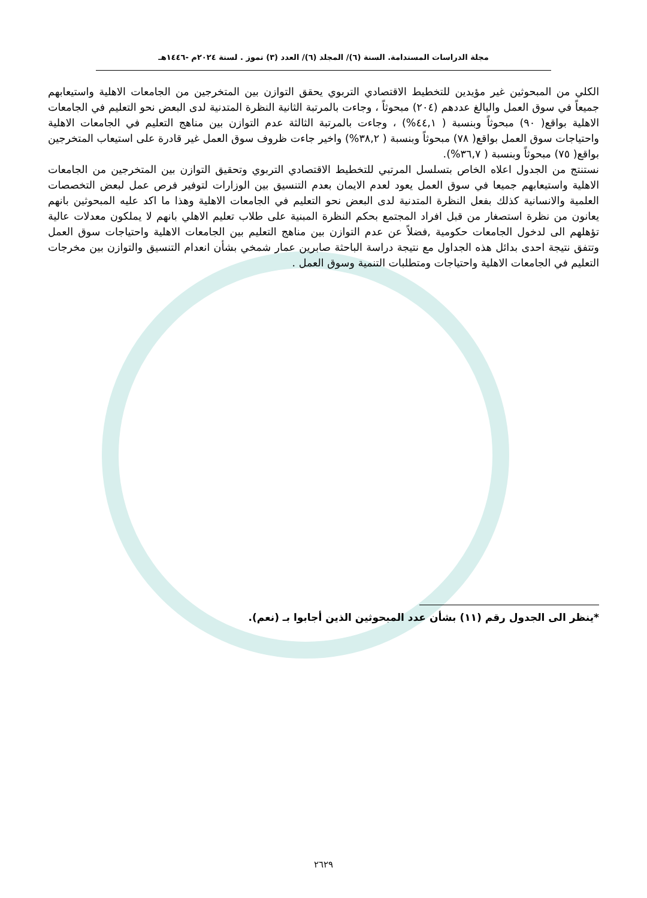مجلة الدراسات المستدامة. السنة (٦)/ المجلد (٦)/ العدد (٣) تموز . لسنة ٢٠٢٤م -١٤٤٦هـ
الكلي من المبحوثين غير مؤيدين للتخطيط الاقتصادي التربوي يحقق التوازن بين المتخرجين من الجامعات الاهلية واستيعابهم جميعاً في سوق العمل والبالغ عددهم (٢٠٤) مبحوثاً ، وجاءت بالمرتبة الثانية النظرة المتدنية لدى البعض نحو التعليم في الجامعات الاهلية بواقع( ٩٠) مبحوثاً وبنسبة ( ٤٤,١%) ، وجاءت بالمرتبة الثالثة عدم التوازن بين مناهج التعليم في الجامعات الاهلية واحتياجات سوق العمل بواقع( ٧٨) مبحوثاً وبنسبة ( ٣٨,٢%) واخير جاءت ظروف سوق العمل غير قادرة على استيعاب المتخرجين بواقع( ٧٥) مبحوثاً وبنسبة ( ٣٦,٧%).
نستنتج من الجدول اعلاه الخاص بتسلسل المرتبي للتخطيط الاقتصادي التربوي وتحقيق التوازن بين المتخرجين من الجامعات الاهلية واستيعابهم جميعا في سوق العمل يعود لعدم الايمان بعدم التنسيق بين الوزارات لتوفير فرص عمل لبعض التخصصات العلمية والانسانية كذلك بفعل النظرة المتدنية لدى البعض نحو التعليم في الجامعات الاهلية وهذا ما اكد عليه المبحوثين بانهم يعانون من نظرة استصغار من قبل افراد المجتمع بحكم النظرة المبنية على طلاب تعليم الاهلي بانهم لا يملكون معدلات عالية تؤهلهم الى لدخول الجامعات حكومية ,فضلاً عن عدم التوازن بين مناهج التعليم بين الجامعات الاهلية واحتياجات سوق العمل وتتفق نتيجة احدى بدائل هذه الجداول مع نتيجة دراسة الباحثة صابرين عمار شمخي بشأن انعدام التنسيق والتوازن بين مخرجات التعليم في الجامعات الاهلية واحتياجات ومتطلبات التنمية وسوق العمل .
*ينظر الى الجدول رقم (١١) بشأن عدد المبحوثين الذين أجابوا بـ (نعم).
٢٦٢٩